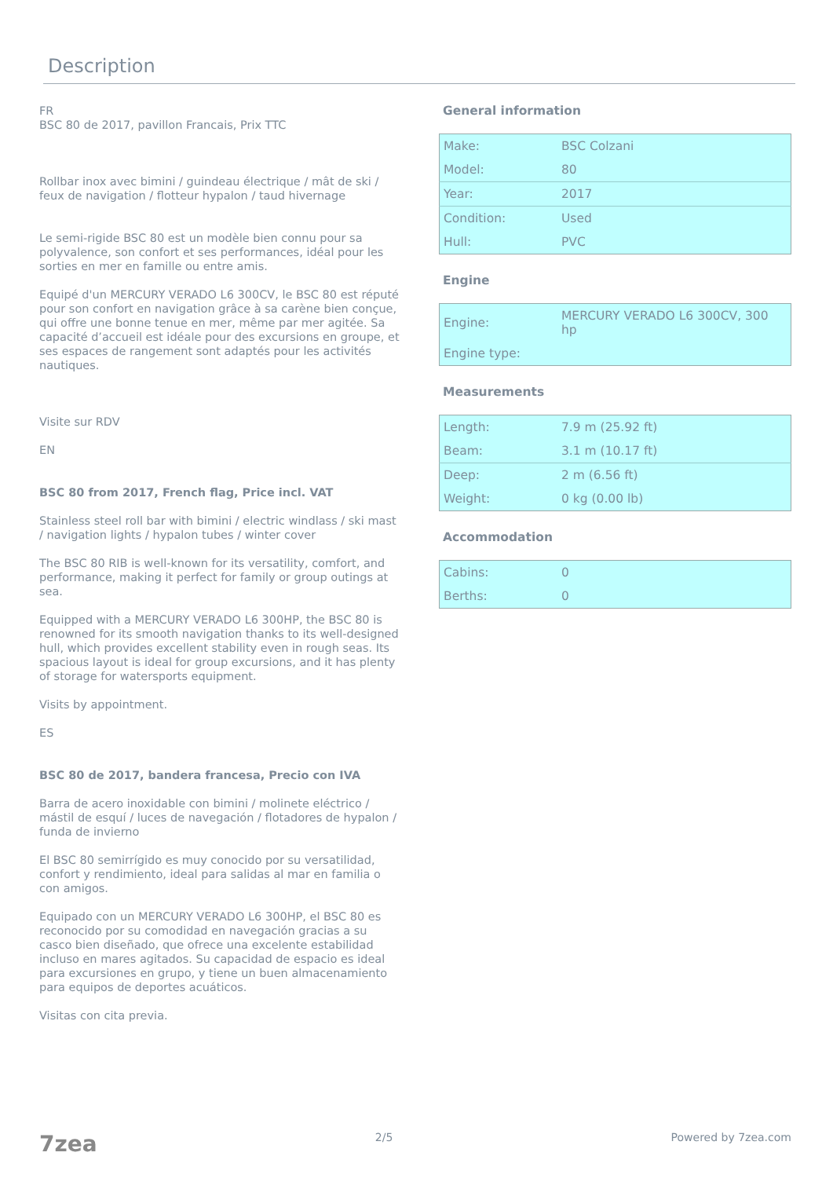Description
FR
BSC 80 de 2017, pavillon Francais, Prix TTC
Rollbar inox avec bimini / guindeau électrique / mât de ski / feux de navigation / flotteur hypalon / taud hivernage
Le semi-rigide BSC 80 est un modèle bien connu pour sa polyvalence, son confort et ses performances, idéal pour les sorties en mer en famille ou entre amis.
Equipé d'un MERCURY VERADO L6 300CV, le BSC 80 est réputé pour son confort en navigation grâce à sa carène bien conçue, qui offre une bonne tenue en mer, même par mer agitée. Sa capacité d’accueil est idéale pour des excursions en groupe, et ses espaces de rangement sont adaptés pour les activités nautiques.
Visite sur RDV
EN
BSC 80 from 2017, French flag, Price incl. VAT
Stainless steel roll bar with bimini / electric windlass / ski mast / navigation lights / hypalon tubes / winter cover
The BSC 80 RIB is well-known for its versatility, comfort, and performance, making it perfect for family or group outings at sea.
Equipped with a MERCURY VERADO L6 300HP, the BSC 80 is renowned for its smooth navigation thanks to its well-designed hull, which provides excellent stability even in rough seas. Its spacious layout is ideal for group excursions, and it has plenty of storage for watersports equipment.
Visits by appointment.
ES
BSC 80 de 2017, bandera francesa, Precio con IVA
Barra de acero inoxidable con bimini / molinete eléctrico / mástil de esquí / luces de navegación / flotadores de hypalon / funda de invierno
El BSC 80 semirrígido es muy conocido por su versatilidad, confort y rendimiento, ideal para salidas al mar en familia o con amigos.
Equipado con un MERCURY VERADO L6 300HP, el BSC 80 es reconocido por su comodidad en navegación gracias a su casco bien diseñado, que ofrece una excelente estabilidad incluso en mares agitados. Su capacidad de espacio es ideal para excursiones en grupo, y tiene un buen almacenamiento para equipos de deportes acuáticos.
Visitas con cita previa.
General information
| Make: | BSC Colzani |
| Model: | 80 |
| Year: | 2017 |
| Condition: | Used |
| Hull: | PVC |
Engine
| Engine: | MERCURY VERADO L6 300CV, 300 hp |
| Engine type: | |
Measurements
| Length: | 7.9 m (25.92 ft) |
| Beam: | 3.1 m (10.17 ft) |
| Deep: | 2 m (6.56 ft) |
| Weight: | 0 kg (0.00 lb) |
Accommodation
| Cabins: | 0 |
| Berths: | 0 |
7zea 2/5 Powered by 7zea.com